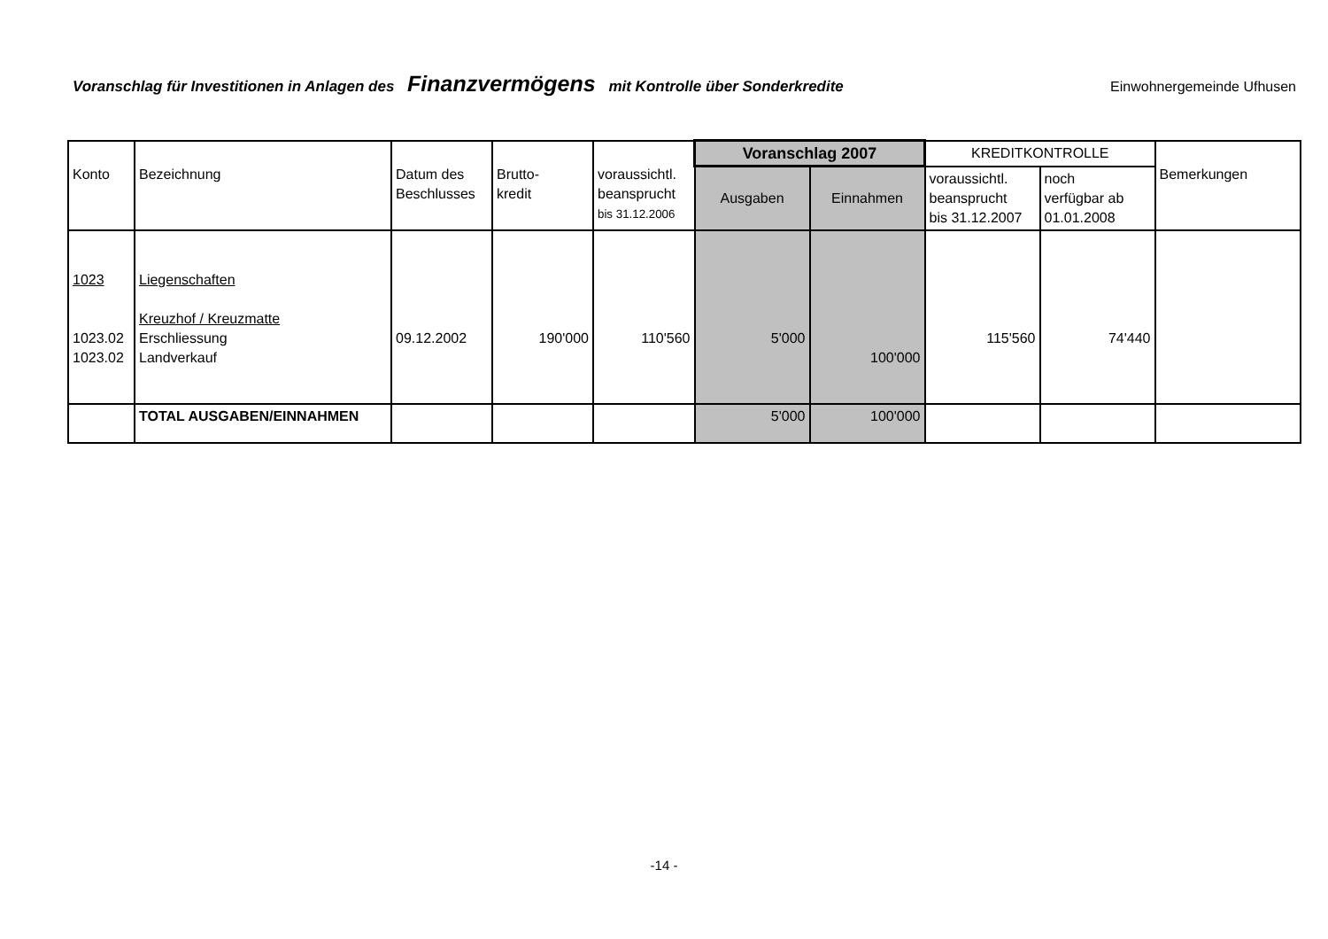Voranschlag für Investitionen in Anlagen des Finanzvermögens mit Kontrolle über Sonderkredite
Einwohnergemeinde Ufhusen
| Konto | Bezeichnung | Datum des Beschlusses | Brutto- kredit | voraussichtl. beanspr­ucht bis 31.12.2006 | Voranschlag 2007 | | KREDITKONTROLLE | | Bemerkungen |
| --- | --- | --- | --- | --- | --- | --- | --- | --- | --- |
| | | | | | Ausgaben | Einnahmen | voraussichtl. beanspr­ucht bis 31.12.2007 | noch verfügbar ab 01.01.2008 | |
| 1023 1023.02 1023.02 | Liegenschaften Kreuzhof / Kreuzmatte Erschliessung Landverkauf | 09.12.2002 | 190'000 | 110'560 | 5'000 | 100'000 | 115'560 | 74'440 | |
| | TOTAL AUSGABEN/EINNAHMEN | | | | 5'000 | 100'000 | | | |
-14 -